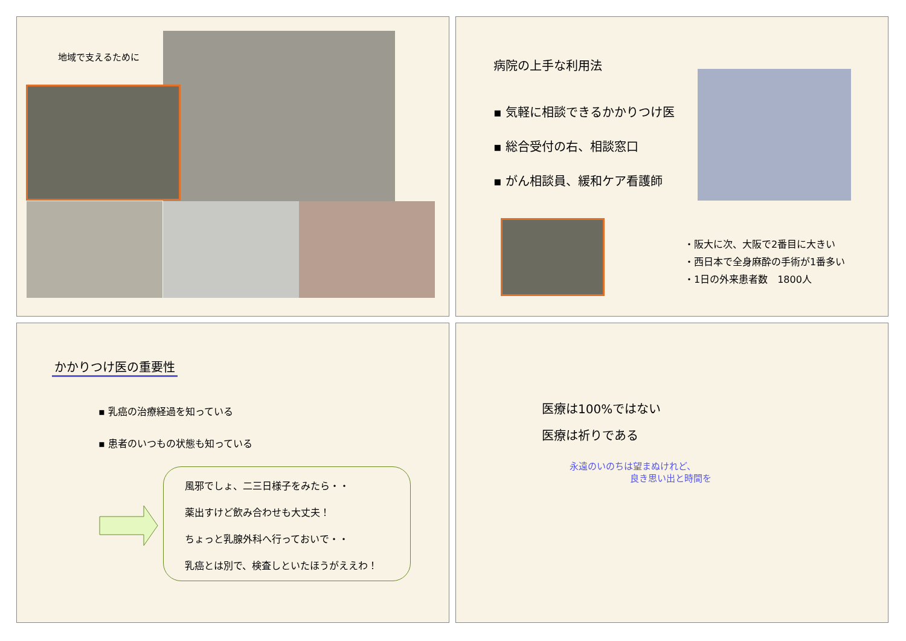地域で支えるために
病院の上手な利用法
▪ 気軽に相談できるかかりつけ医
▪ 総合受付の右、相談窓口
▪ がん相談員、緩和ケア看護師
・阪大に次、大阪で2番目に大きい
・西日本で全身麻酔の手術が1番多い
・1日の外来患者数　1800人
かかりつけ医の重要性
▪ 乳癌の治療経過を知っている
▪ 患者のいつもの状態も知っている
風邪でしょ、二三日様子をみたら・・
薬出すけど飲み合わせも大丈夫！
ちょっと乳腺外科へ行っておいで・・
乳癌とは別で、検査しといたほうがええわ！
医療は100%ではない
医療は祈りである
永遠のいのちは望まぬけれど、
良き思い出と時間を